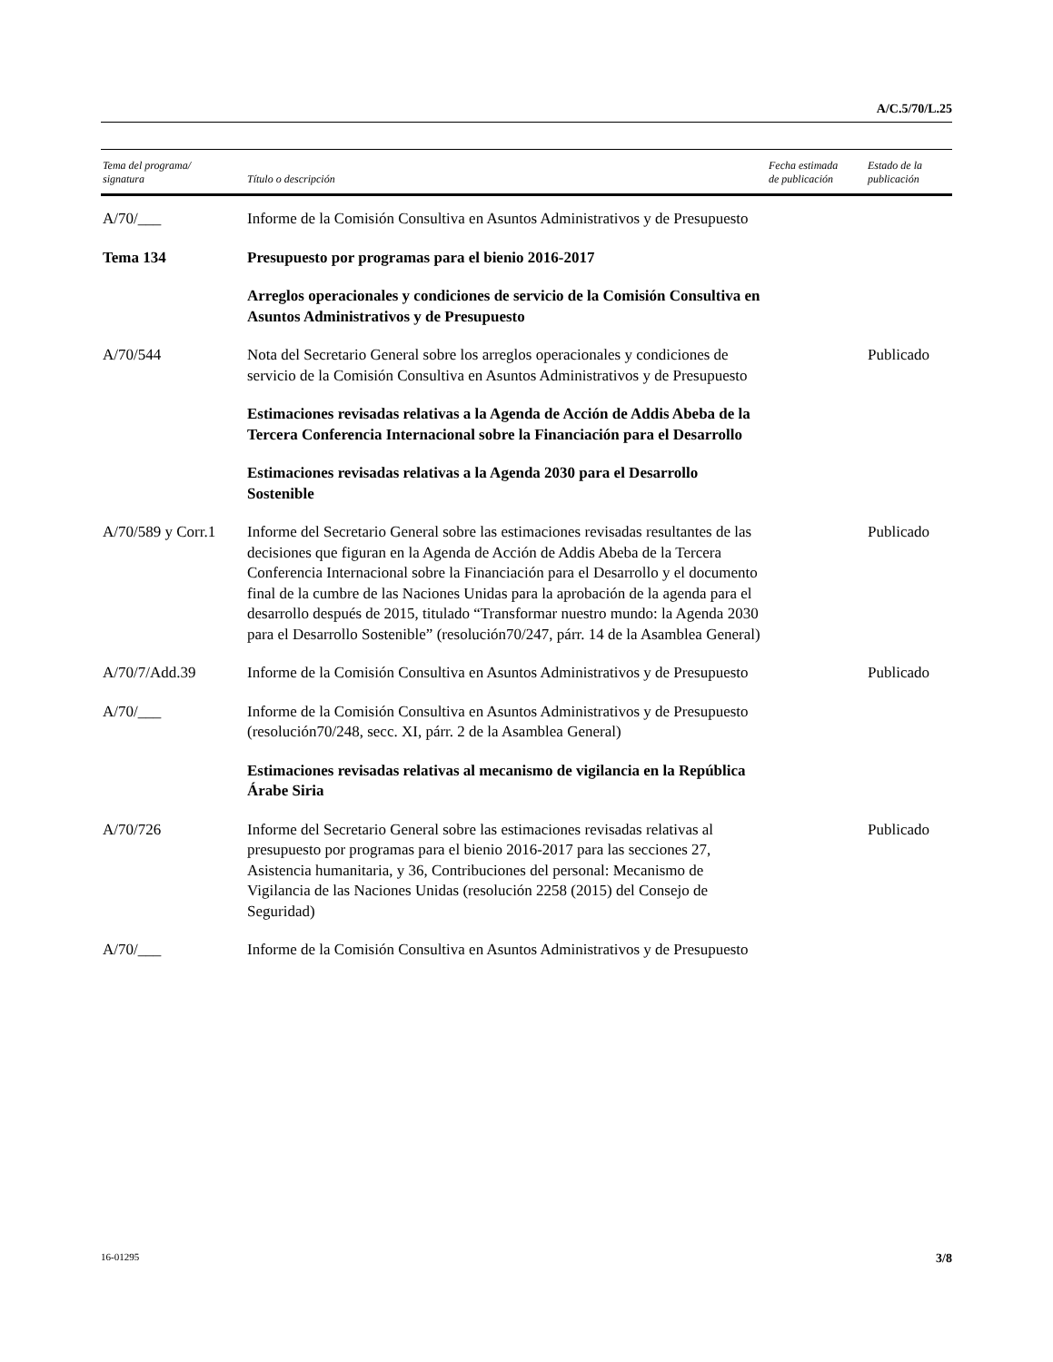A/C.5/70/L.25
| Tema del programa/ signatura | Título o descripción | Fecha estimada de publicación | Estado de la publicación |
| --- | --- | --- | --- |
| A/70/___ | Informe de la Comisión Consultiva en Asuntos Administrativos y de Presupuesto | | |
| Tema 134 | Presupuesto por programas para el bienio 2016-2017 | | |
| | Arreglos operacionales y condiciones de servicio de la Comisión Consultiva en Asuntos Administrativos y de Presupuesto | | |
| A/70/544 | Nota del Secretario General sobre los arreglos operacionales y condiciones de servicio de la Comisión Consultiva en Asuntos Administrativos y de Presupuesto | | Publicado |
| | Estimaciones revisadas relativas a la Agenda de Acción de Addis Abeba de la Tercera Conferencia Internacional sobre la Financiación para el Desarrollo | | |
| | Estimaciones revisadas relativas a la Agenda 2030 para el Desarrollo Sostenible | | |
| A/70/589 y Corr.1 | Informe del Secretario General sobre las estimaciones revisadas resultantes de las decisiones que figuran en la Agenda de Acción de Addis Abeba de la Tercera Conferencia Internacional sobre la Financiación para el Desarrollo y el documento final de la cumbre de las Naciones Unidas para la aprobación de la agenda para el desarrollo después de 2015, titulado “Transformar nuestro mundo: la Agenda 2030 para el Desarrollo Sostenible” (resolución70/247, párr. 14 de la Asamblea General) | | Publicado |
| A/70/7/Add.39 | Informe de la Comisión Consultiva en Asuntos Administrativos y de Presupuesto | | Publicado |
| A/70/___ | Informe de la Comisión Consultiva en Asuntos Administrativos y de Presupuesto (resolución70/248, secc. XI, párr. 2 de la Asamblea General) | | |
| | Estimaciones revisadas relativas al mecanismo de vigilancia en la República Árabe Siria | | |
| A/70/726 | Informe del Secretario General sobre las estimaciones revisadas relativas al presupuesto por programas para el bienio 2016-2017 para las secciones 27, Asistencia humanitaria, y 36, Contribuciones del personal: Mecanismo de Vigilancia de las Naciones Unidas (resolución 2258 (2015) del Consejo de Seguridad) | | Publicado |
| A/70/___ | Informe de la Comisión Consultiva en Asuntos Administrativos y de Presupuesto | | |
16-01295 3/8